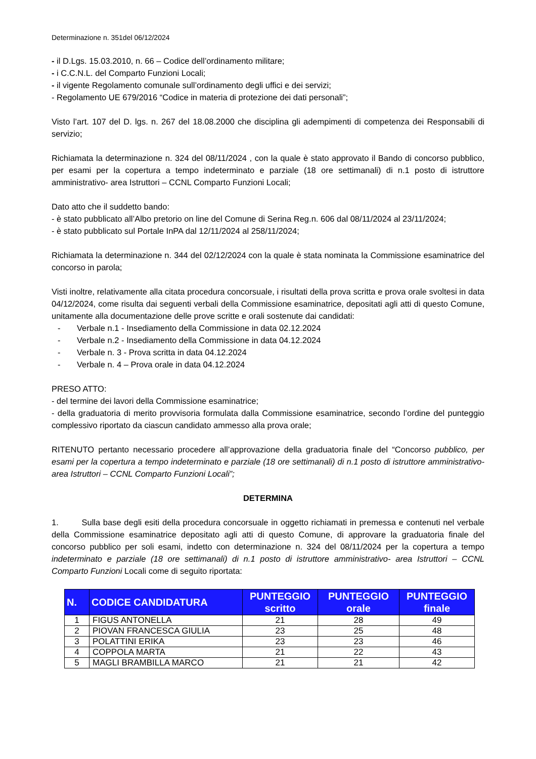Determinazione n. 351del 06/12/2024
- il D.Lgs. 15.03.2010, n. 66 – Codice dell’ordinamento militare;
- i C.C.N.L. del Comparto Funzioni Locali;
- il vigente Regolamento comunale sull’ordinamento degli uffici e dei servizi;
- Regolamento UE 679/2016 “Codice in materia di protezione dei dati personali”;
Visto l’art. 107 del D. lgs. n. 267 del 18.08.2000 che disciplina gli adempimenti di competenza dei Responsabili di servizio;
Richiamata la determinazione n. 324 del 08/11/2024 , con la quale è stato approvato il Bando di concorso pubblico, per esami per la copertura a tempo indeterminato e parziale (18 ore settimanali) di n.1 posto di istruttore amministrativo- area Istruttori – CCNL Comparto Funzioni Locali;
Dato atto che il suddetto bando:
- è stato pubblicato all’Albo pretorio on line del Comune di Serina Reg.n. 606 dal 08/11/2024 al 23/11/2024;
- è stato pubblicato sul Portale InPA dal 12/11/2024 al 258/11/2024;
Richiamata la determinazione n. 344 del 02/12/2024 con la quale è stata nominata la Commissione esaminatrice del concorso in parola;
Visti inoltre, relativamente alla citata procedura concorsuale, i risultati della prova scritta e prova orale svoltesi in data 04/12/2024, come risulta dai seguenti verbali della Commissione esaminatrice, depositati agli atti di questo Comune, unitamente alla documentazione delle prove scritte e orali sostenute dai candidati:
- Verbale n.1 - Insediamento della Commissione in data 02.12.2024
- Verbale n.2 - Insediamento della Commissione in data 04.12.2024
- Verbale n. 3 - Prova scritta in data 04.12.2024
- Verbale n. 4 – Prova orale in data 04.12.2024
PRESO ATTO:
- del termine dei lavori della Commissione esaminatrice;
- della graduatoria di merito provvisoria formulata dalla Commissione esaminatrice, secondo l’ordine del punteggio complessivo riportato da ciascun candidato ammesso alla prova orale;
RITENUTO pertanto necessario procedere all’approvazione della graduatoria finale del “Concorso pubblico, per esami per la copertura a tempo indeterminato e parziale (18 ore settimanali) di n.1 posto di istruttore amministrativo- area Istruttori – CCNL Comparto Funzioni Locali”;
DETERMINA
1. Sulla base degli esiti della procedura concorsuale in oggetto richiamati in premessa e contenuti nel verbale della Commissione esaminatrice depositato agli atti di questo Comune, di approvare la graduatoria finale del concorso pubblico per soli esami, indetto con determinazione n. 324 del 08/11/2024 per la copertura a tempo indeterminato e parziale (18 ore settimanali) di n.1 posto di istruttore amministrativo- area Istruttori – CCNL Comparto Funzioni Locali come di seguito riportata:
| N. | CODICE CANDIDATURA | PUNTEGGIO scritto | PUNTEGGIO orale | PUNTEGGIO finale |
| --- | --- | --- | --- | --- |
| 1 | FIGUS ANTONELLA | 21 | 28 | 49 |
| 2 | PIOVAN FRANCESCA GIULIA | 23 | 25 | 48 |
| 3 | POLATTINI ERIKA | 23 | 23 | 46 |
| 4 | COPPOLA MARTA | 21 | 22 | 43 |
| 5 | MAGLI BRAMBILLA MARCO | 21 | 21 | 42 |